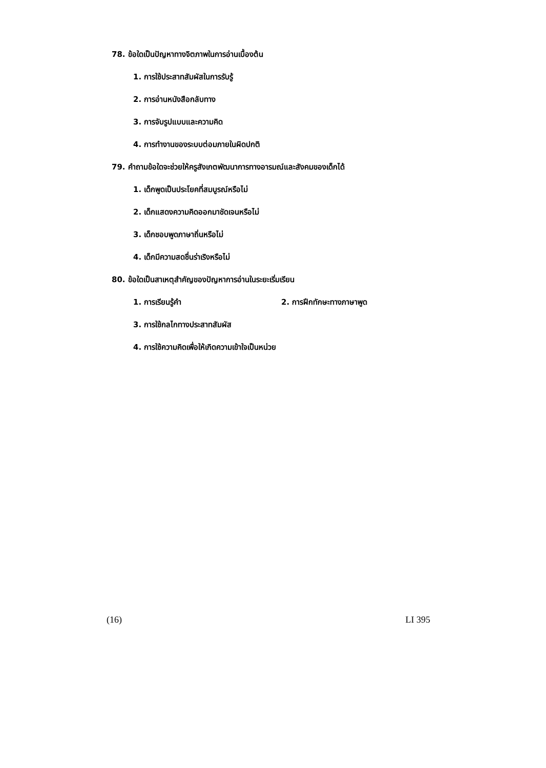78. ข้อใดเป็นปัญหาทางจิตภาพในการอ่านเบื้องต้น
1. การใช้ประสาทสัมผัสในการรับรู้
2. การอ่านหนังสือกลับทาง
3. การจับรูปแบบและความคิด
4. การทำงานของระบบต่อมภายในผิดปกติ
79. คำถามข้อใดจะช่วยให้ครูสังเกตพัฒนาการทางอารมณ์และสังคมของเด็กได้
1. เด็กพูดเป็นประโยคที่สมบูรณ์หรือไม่
2. เด็กแสดงความคิดออกมาชัดเจนหรือไม่
3. เด็กชอบพูดภาษาถิ่นหรือไม่
4. เด็กมีความสดชื่นร่าเริงหรือไม่
80. ข้อใดเป็นสาเหตุสำคัญของปัญหาการอ่านในระยะเริ่มเรียน
1. การเรียนรู้คำ 2. การฝึกทักษะทางภาษาพูด
3. การใช้กลไกทางประสาทสัมผัส
4. การใช้ความคิดเพื่อให้เกิดความเข้าใจเป็นหน่วย
(16) LI 395